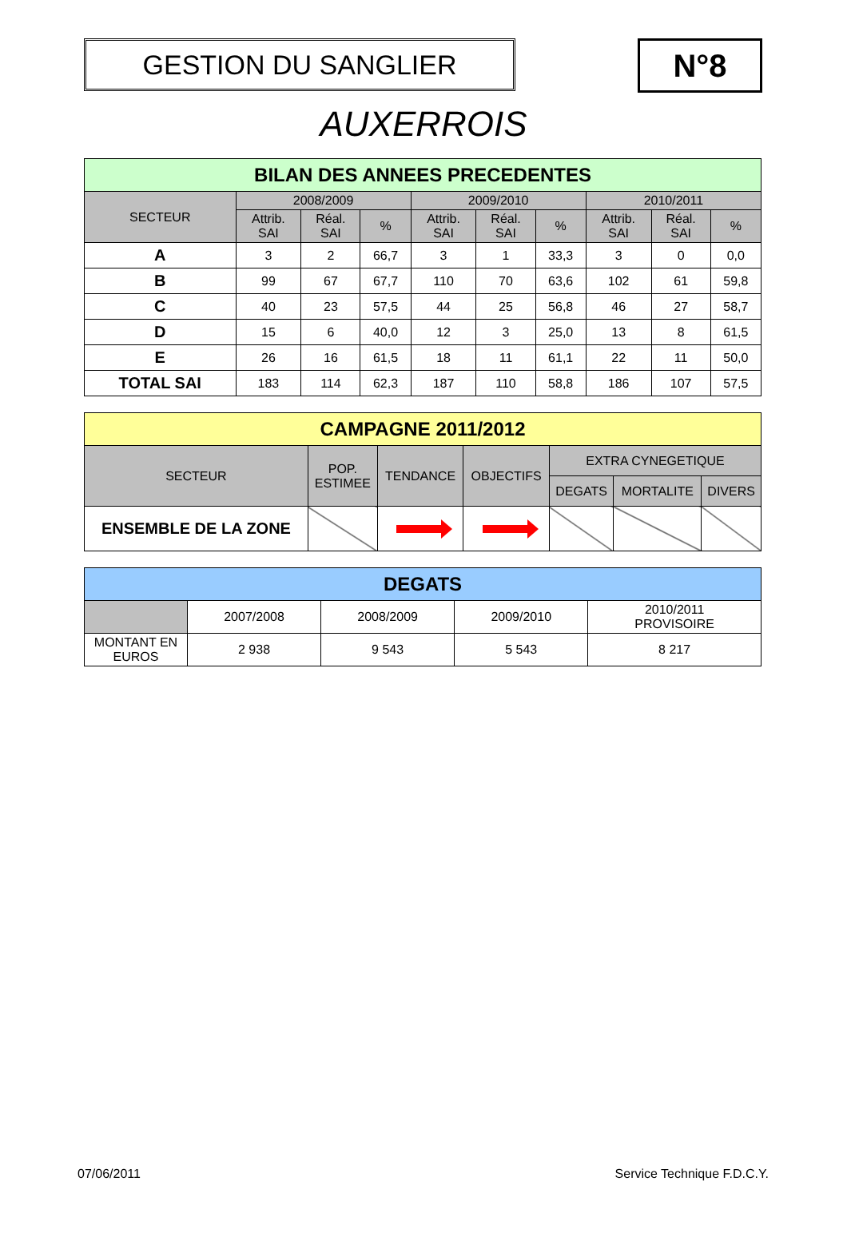GESTION DU SANGLIER
N°8
AUXERROIS
| BILAN DES ANNEES PRECEDENTES | | | | | | | | | |
| --- | --- | --- | --- | --- | --- | --- | --- | --- | --- |
| SECTEUR | 2008/2009 | | | 2009/2010 | | | 2010/2011 | | |
| | Attrib. SAI | Réal. SAI | % | Attrib. SAI | Réal. SAI | % | Attrib. SAI | Réal. SAI | % |
| A | 3 | 2 | 66,7 | 3 | 1 | 33,3 | 3 | 0 | 0,0 |
| B | 99 | 67 | 67,7 | 110 | 70 | 63,6 | 102 | 61 | 59,8 |
| C | 40 | 23 | 57,5 | 44 | 25 | 56,8 | 46 | 27 | 58,7 |
| D | 15 | 6 | 40,0 | 12 | 3 | 25,0 | 13 | 8 | 61,5 |
| E | 26 | 16 | 61,5 | 18 | 11 | 61,1 | 22 | 11 | 50,0 |
| TOTAL SAI | 183 | 114 | 62,3 | 187 | 110 | 58,8 | 186 | 107 | 57,5 |
| CAMPAGNE 2011/2012 | | | | | | |
| --- | --- | --- | --- | --- | --- | --- |
| SECTEUR | POP. ESTIMEE | TENDANCE | OBJECTIFS | EXTRA CYNEGETIQUE | | |
| | | | | DEGATS | MORTALITE | DIVERS |
| ENSEMBLE DE LA ZONE | | | | | | |
| DEGATS | | | | |
| --- | --- | --- | --- | --- |
| | 2007/2008 | 2008/2009 | 2009/2010 | 2010/2011 PROVISOIRE |
| MONTANT EN EUROS | 2 938 | 9 543 | 5 543 | 8 217 |
07/06/2011 Service Technique F.D.C.Y.